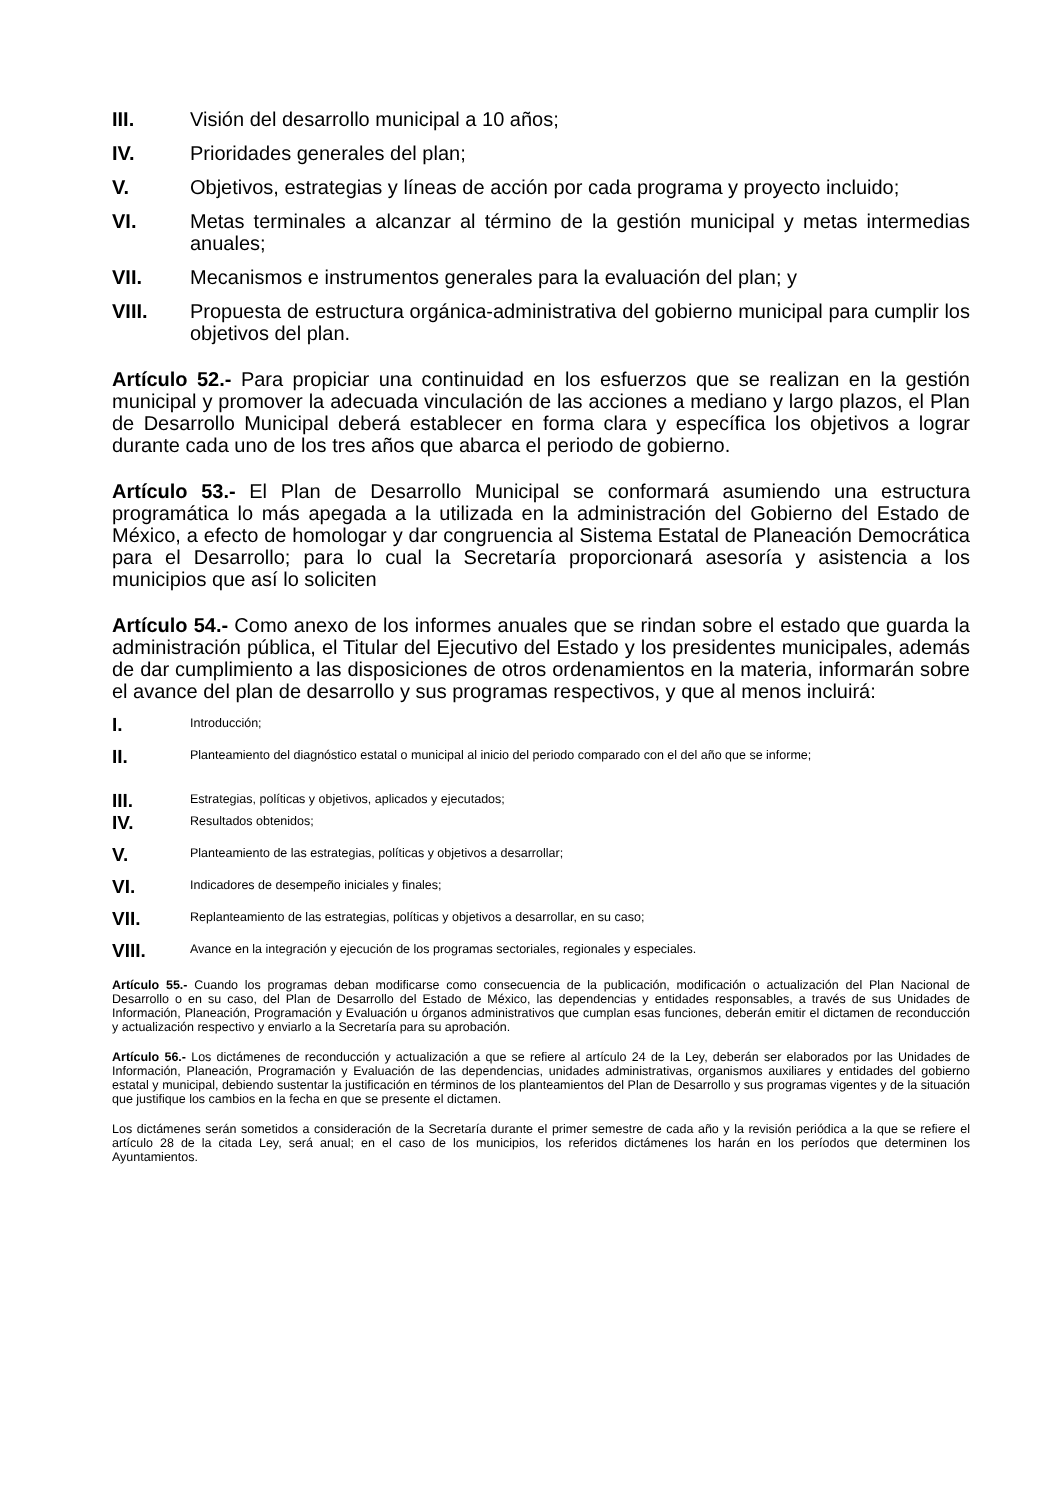III. Visión del desarrollo municipal a 10 años;
IV. Prioridades generales del plan;
V. Objetivos, estrategias y líneas de acción por cada programa y proyecto incluido;
VI. Metas terminales a alcanzar al término de la gestión municipal y metas intermedias anuales;
VII. Mecanismos e instrumentos generales para la evaluación del plan; y
VIII. Propuesta de estructura orgánica-administrativa del gobierno municipal para cumplir los objetivos del plan.
Artículo 52.- Para propiciar una continuidad en los esfuerzos que se realizan en la gestión municipal y promover la adecuada vinculación de las acciones a mediano y largo plazos, el Plan de Desarrollo Municipal deberá establecer en forma clara y específica los objetivos a lograr durante cada uno de los tres años que abarca el periodo de gobierno.
Artículo 53.- El Plan de Desarrollo Municipal se conformará asumiendo una estructura programática lo más apegada a la utilizada en la administración del Gobierno del Estado de México, a efecto de homologar y dar congruencia al Sistema Estatal de Planeación Democrática para el Desarrollo; para lo cual la Secretaría proporcionará asesoría y asistencia a los municipios que así lo soliciten
Artículo 54.- Como anexo de los informes anuales que se rindan sobre el estado que guarda la administración pública, el Titular del Ejecutivo del Estado y los presidentes municipales, además de dar cumplimiento a las disposiciones de otros ordenamientos en la materia, informarán sobre el avance del plan de desarrollo y sus programas respectivos, y que al menos incluirá:
I. Introducción;
II. Planteamiento del diagnóstico estatal o municipal al inicio del periodo comparado con el del año que se informe;
III. Estrategias, políticas y objetivos, aplicados y ejecutados;
IV. Resultados obtenidos;
V. Planteamiento de las estrategias, políticas y objetivos a desarrollar;
VI. Indicadores de desempeño iniciales y finales;
VII. Replanteamiento de las estrategias, políticas y objetivos a desarrollar, en su caso;
VIII. Avance en la integración y ejecución de los programas sectoriales, regionales y especiales.
Artículo 55.- Cuando los programas deban modificarse como consecuencia de la publicación, modificación o actualización del Plan Nacional de Desarrollo o en su caso, del Plan de Desarrollo del Estado de México, las dependencias y entidades responsables, a través de sus Unidades de Información, Planeación, Programación y Evaluación u órganos administrativos que cumplan esas funciones, deberán emitir el dictamen de reconducción y actualización respectivo y enviarlo a la Secretaría para su aprobación.
Artículo 56.- Los dictámenes de reconducción y actualización a que se refiere al artículo 24 de la Ley, deberán ser elaborados por las Unidades de Información, Planeación, Programación y Evaluación de las dependencias, unidades administrativas, organismos auxiliares y entidades del gobierno estatal y municipal, debiendo sustentar la justificación en términos de los planteamientos del Plan de Desarrollo y sus programas vigentes y de la situación que justifique los cambios en la fecha en que se presente el dictamen.
Los dictámenes serán sometidos a consideración de la Secretaría durante el primer semestre de cada año y la revisión periódica a la que se refiere el artículo 28 de la citada Ley, será anual; en el caso de los municipios, los referidos dictámenes los harán en los períodos que determinen los Ayuntamientos.